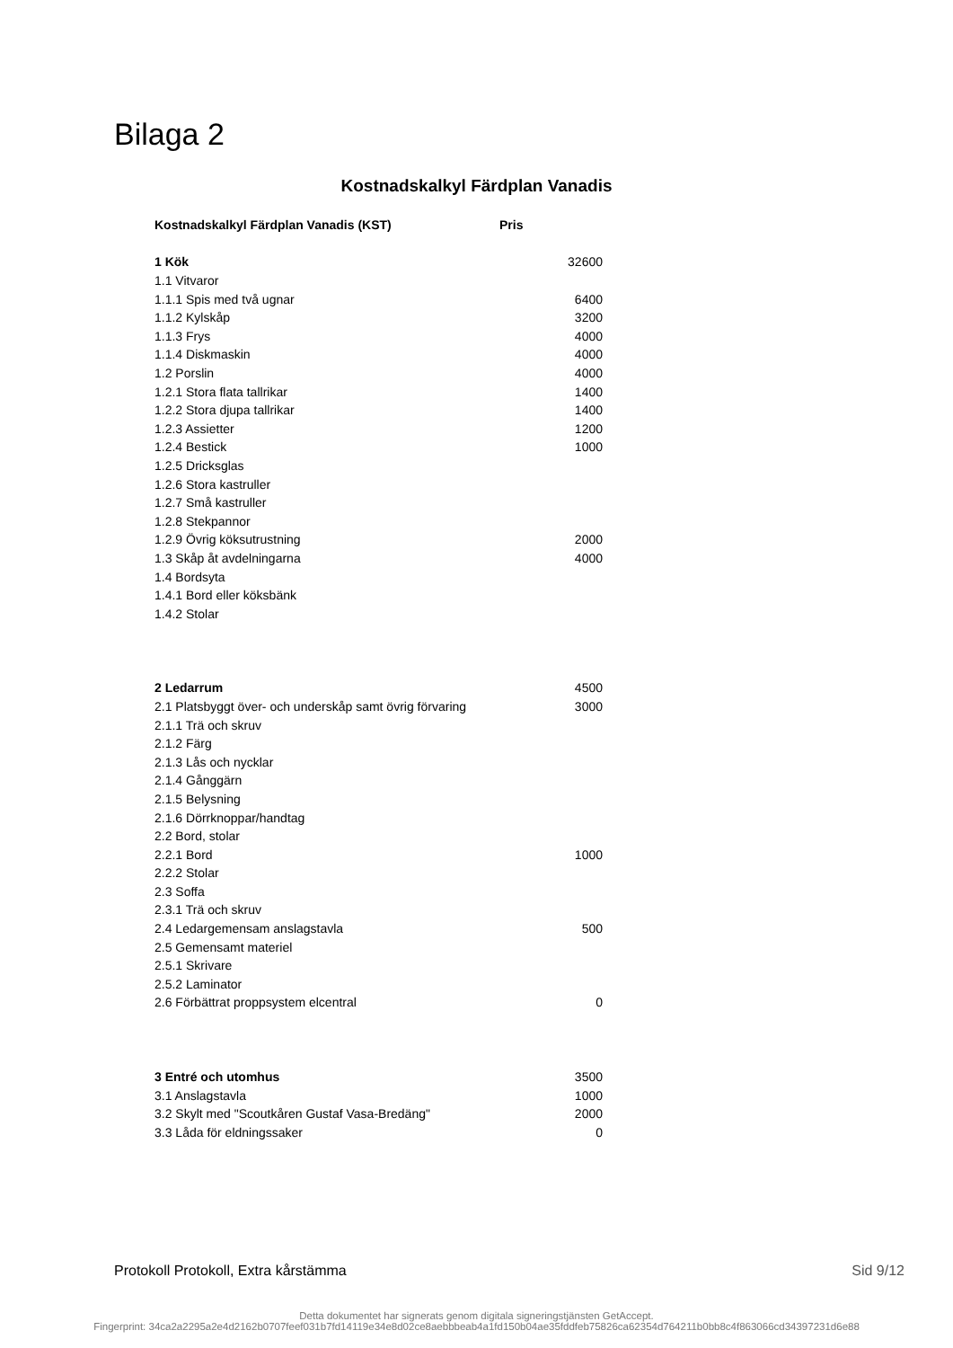Bilaga 2
Kostnadskalkyl Färdplan Vanadis
| Kostnadskalkyl Färdplan Vanadis (KST) | Pris |
| --- | --- |
| 1 Kök | 32600 |
| 1.1 Vitvaror | |
| 1.1.1 Spis med två ugnar | 6400 |
| 1.1.2 Kylskåp | 3200 |
| 1.1.3 Frys | 4000 |
| 1.1.4 Diskmaskin | 4000 |
| 1.2 Porslin | 4000 |
| 1.2.1 Stora flata tallrikar | 1400 |
| 1.2.2 Stora djupa tallrikar | 1400 |
| 1.2.3 Assietter | 1200 |
| 1.2.4 Bestick | 1000 |
| 1.2.5 Dricksglas | |
| 1.2.6 Stora kastruller | |
| 1.2.7 Små kastruller | |
| 1.2.8 Stekpannor | |
| 1.2.9 Övrig köksutrustning | 2000 |
| 1.3 Skåp åt avdelningarna | 4000 |
| 1.4 Bordsyta | |
| 1.4.1 Bord eller köksbänk | |
| 1.4.2 Stolar | |
| 2 Ledarrum | 4500 |
| 2.1 Platsbyggt över- och underskåp samt övrig förvaring | 3000 |
| 2.1.1 Trä och skruv | |
| 2.1.2 Färg | |
| 2.1.3 Lås och nycklar | |
| 2.1.4 Gånggärn | |
| 2.1.5 Belysning | |
| 2.1.6 Dörrknoppar/handtag | |
| 2.2 Bord, stolar | |
| 2.2.1 Bord | 1000 |
| 2.2.2 Stolar | |
| 2.3 Soffa | |
| 2.3.1 Trä och skruv | |
| 2.4 Ledargemensam anslagstavla | 500 |
| 2.5 Gemensamt materiel | |
| 2.5.1 Skrivare | |
| 2.5.2 Laminator | |
| 2.6 Förbättrat proppsystem elcentral | 0 |
| 3 Entré och utomhus | 3500 |
| 3.1 Anslagstavla | 1000 |
| 3.2 Skylt med "Scoutkåren Gustaf Vasa-Bredäng" | 2000 |
| 3.3 Låda för eldningssaker | 0 |
Protokoll Protokoll, Extra kårstämma Sid 9/12
Detta dokumentet har signerats genom digitala signeringstjänsten GetAccept.
Fingerprint: 34ca2a2295a2e4d2162b0707feef031b7fd14119e34e8d02ce8aebbbeab4a1fd150b04ae35fddfeb75826ca62354d764211b0bb8c4f863066cd34397231d6e88